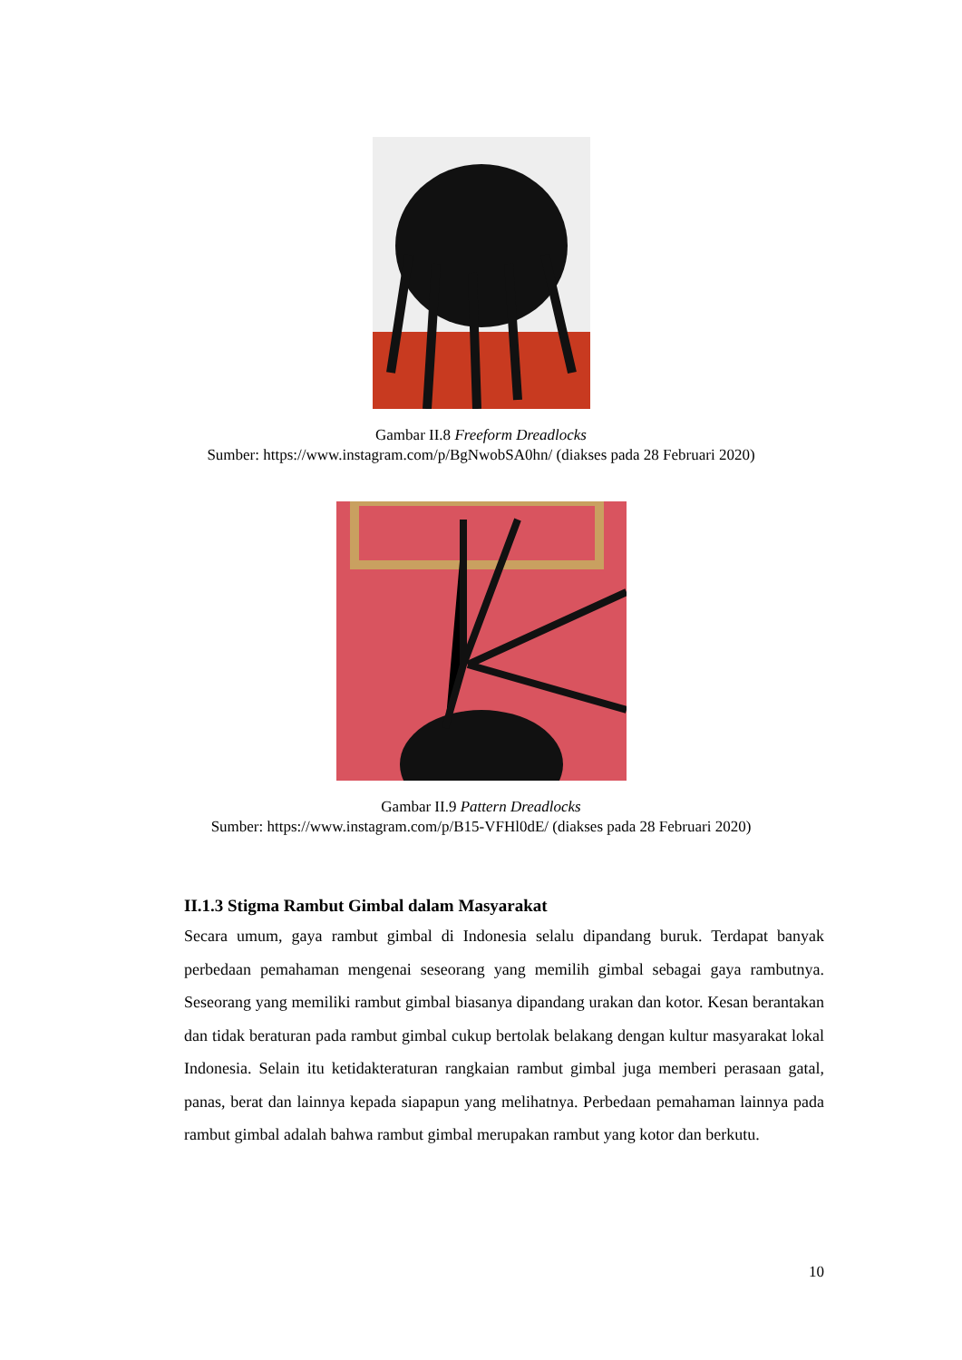Gambar II.8 Freeform Dreadlocks
Sumber: https://www.instagram.com/p/BgNwobSA0hn/ (diakses pada 28 Februari 2020)
Gambar II.9 Pattern Dreadlocks
Sumber: https://www.instagram.com/p/B15-VFHl0dE/ (diakses pada 28 Februari 2020)
II.1.3 Stigma Rambut Gimbal dalam Masyarakat
Secara umum, gaya rambut gimbal di Indonesia selalu dipandang buruk. Terdapat banyak perbedaan pemahaman mengenai seseorang yang memilih gimbal sebagai gaya rambutnya. Seseorang yang memiliki rambut gimbal biasanya dipandang urakan dan kotor. Kesan berantakan dan tidak beraturan pada rambut gimbal cukup bertolak belakang dengan kultur masyarakat lokal Indonesia. Selain itu ketidakteraturan rangkaian rambut gimbal juga memberi perasaan gatal, panas, berat dan lainnya kepada siapapun yang melihatnya. Perbedaan pemahaman lainnya pada rambut gimbal adalah bahwa rambut gimbal merupakan rambut yang kotor dan berkutu.
10